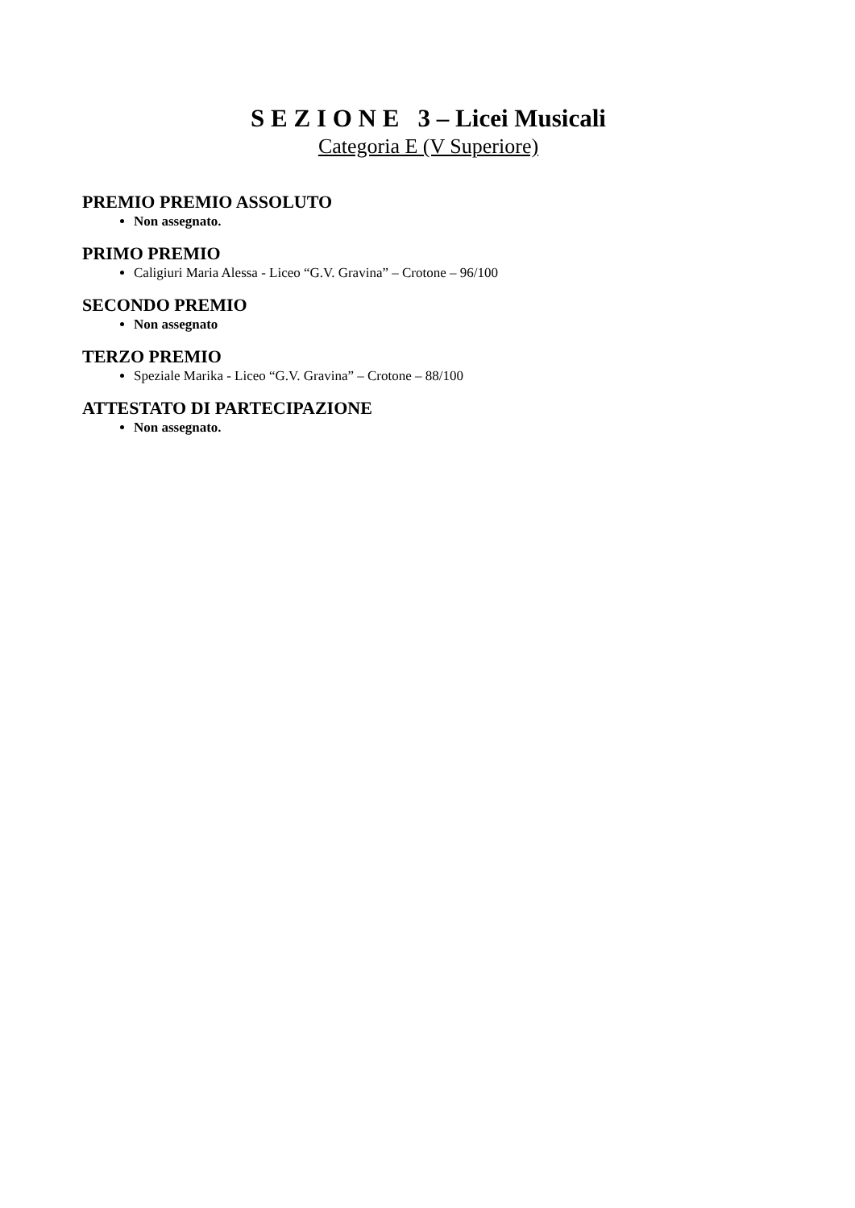S E Z I O N E 3 – Licei Musicali
Categoria E (V Superiore)
PREMIO PREMIO ASSOLUTO
Non assegnato.
PRIMO PREMIO
Caligiuri Maria Alessa - Liceo “G.V. Gravina” – Crotone – 96/100
SECONDO PREMIO
Non assegnato
TERZO PREMIO
Speziale Marika - Liceo “G.V. Gravina” – Crotone – 88/100
ATTESTATO DI PARTECIPAZIONE
Non assegnato.